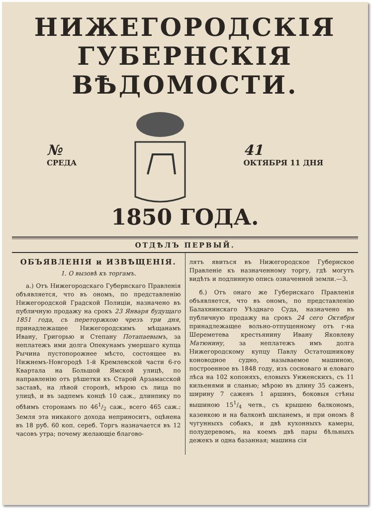НИЖЕГОРОДСКІЯ
ГУБЕРНСКІЯ ВѢДОМОСТИ.
№
СРЕДА
41
ОКТЯБРЯ 11 ДНЯ
1850 ГОДА.
ОТДѢЛЪ ПЕРВЫЙ.
ОБЪЯВЛЕНІЯ и ИЗВѢЩЕНІЯ.
1. О вызовѣ къ торгамъ.
а.) Отъ Нижегородскаго Губернскаго Правленія объявляется, что въ ономъ, по представленію Нижегородской Градской Полиціи, назначено въ публичную продажу на срокъ 23 Января будущаго 1851 года, съ переторжкою чрезъ три дня, принадлежащее Нижегородскимъ мѣщанамъ Ивану, Григорью и Степану Потапаевымъ, за неплатежъ ими долга Опекунамъ умершаго купца Рычина пустопорожнее мѣсто, состоящее въ Нижнемъ-Новгородѣ 1-й Кремлевской части 6-го Квартала на Большой Ямской улицѣ, по направленію отъ рѣшетки къ Старой Арзамасской заставѣ, на лѣвой сторонѣ, мѣрою съ лица по улицѣ, и въ задпемъ концѣ 10 саж., длинпику по обѣимъ сторонамъ по 461/2 саж., всего 465 саж.: Земля эта никакого дохода неприноситъ, оцѣнена въ 18 руб. 60 коп. сереб. Торгъ назначается въ 12 часовъ утра; почему желающіе благово-
лятъ явиться въ Нижегородское Губернское Правленіе къ назначенному торгу, гдѣ могутъ видѣть и подлинную опись означенной земли.—3.
б.) Отъ онаго же Губернскаго Правленія объявляется, что въ ономъ, по представленію Балахнинскаго Уѣзднаго Суда, назначено въ публичную продажу на срокъ 24 сего Октября принадлежащее вольно-отпущенному отъ г-на Шереметева крестьянину Ивану Яковлеву Матюнину, за неплатежъ имъ долга Нижегородскому купцу Павлу Остатошникову коноводное судно, называемое машиною, построенное въ 1848 году, изъ сосноваго и еловаго лѣса на 102 копоняхъ, еловыхъ Унженскихъ, съ 11 кильенями и сланью; мѣрою въ длину 35 саженъ, ширину 7 саженъ 1 аршинъ, боковыя стѣны вышиною 151/4 четв., съ крышею балкономъ, казенкою и на балконѣ шкланемъ, и при ономъ 8 чугунныхъ собакъ, и двѣ кухонныхъ камеры, полудеревомъ, на коемъ двѣ пары бѣльныхъ дежекъ и одна базанная; машина сія